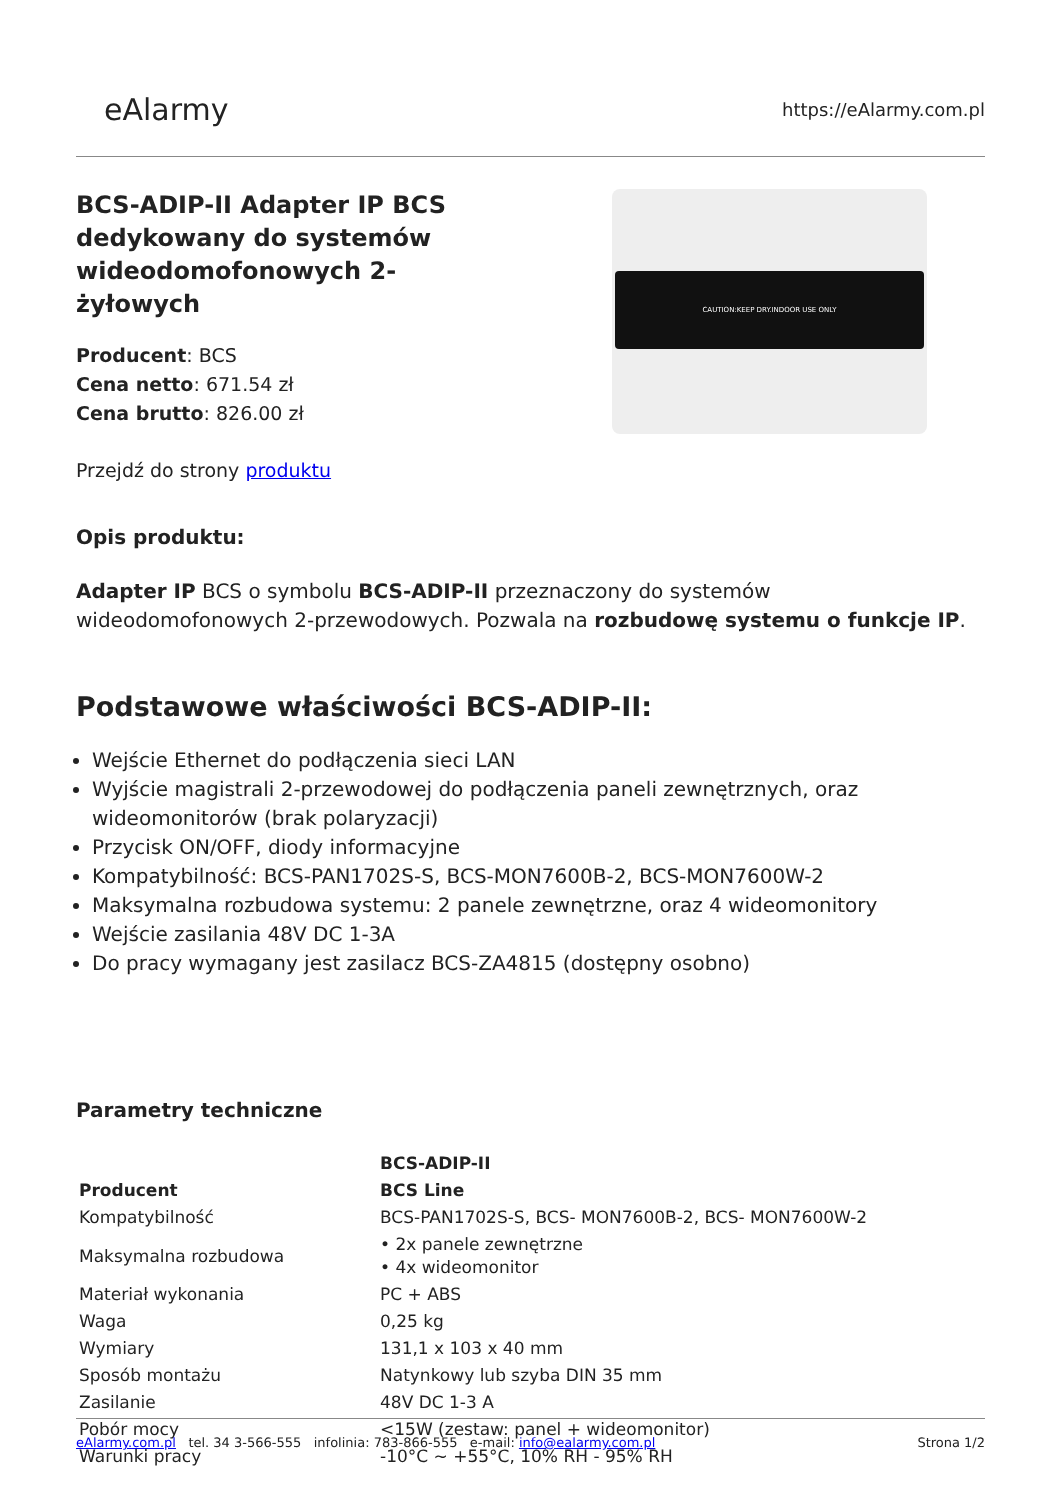eAlarmy
https://eAlarmy.com.pl
BCS-ADIP-II Adapter IP BCS dedykowany do systemów wideodomofonowych 2-żyłowych
Producent: BCS
Cena netto: 671.54 zł
Cena brutto: 826.00 zł
Przejdź do strony produktu
CAUTION:KEEP DRY.INDOOR USE ONLY
Opis produktu:
Adapter IP BCS o symbolu BCS-ADIP-II przeznaczony do systemów wideodomofonowych 2-przewodowych. Pozwala na rozbudowę systemu o funkcje IP.
Podstawowe właściwości BCS-ADIP-II:
Wejście Ethernet do podłączenia sieci LAN
Wyjście magistrali 2-przewodowej do podłączenia paneli zewnętrznych, oraz wideomonitorów (brak polaryzacji)
Przycisk ON/OFF, diody informacyjne
Kompatybilność: BCS-PAN1702S-S, BCS-MON7600B-2, BCS-MON7600W-2
Maksymalna rozbudowa systemu: 2 panele zewnętrzne, oraz 4 wideomonitory
Wejście zasilania 48V DC 1-3A
Do pracy wymagany jest zasilacz BCS-ZA4815 (dostępny osobno)
Parametry techniczne
| | BCS-ADIP-II |
| --- | --- |
| Producent | BCS Line |
| Kompatybilność | BCS-PAN1702S-S, BCS- MON7600B-2, BCS- MON7600W-2 |
| Maksymalna rozbudowa | • 2x panele zewnętrzne • 4x wideomonitor |
| Materiał wykonania | PC + ABS |
| Waga | 0,25 kg |
| Wymiary | 131,1 x 103 x 40 mm |
| Sposób montażu | Natynkowy lub szyba DIN 35 mm |
| Zasilanie | 48V DC 1-3 A |
| Pobór mocy | <15W (zestaw: panel + wideomonitor) |
| Warunki pracy | -10°C ~ +55°C, 10% RH - 95% RH |
eAlarmy.com.pl tel. 34 3-566-555 infolinia: 783-866-555 e-mail: info@ealarmy.com.pl
Strona 1/2